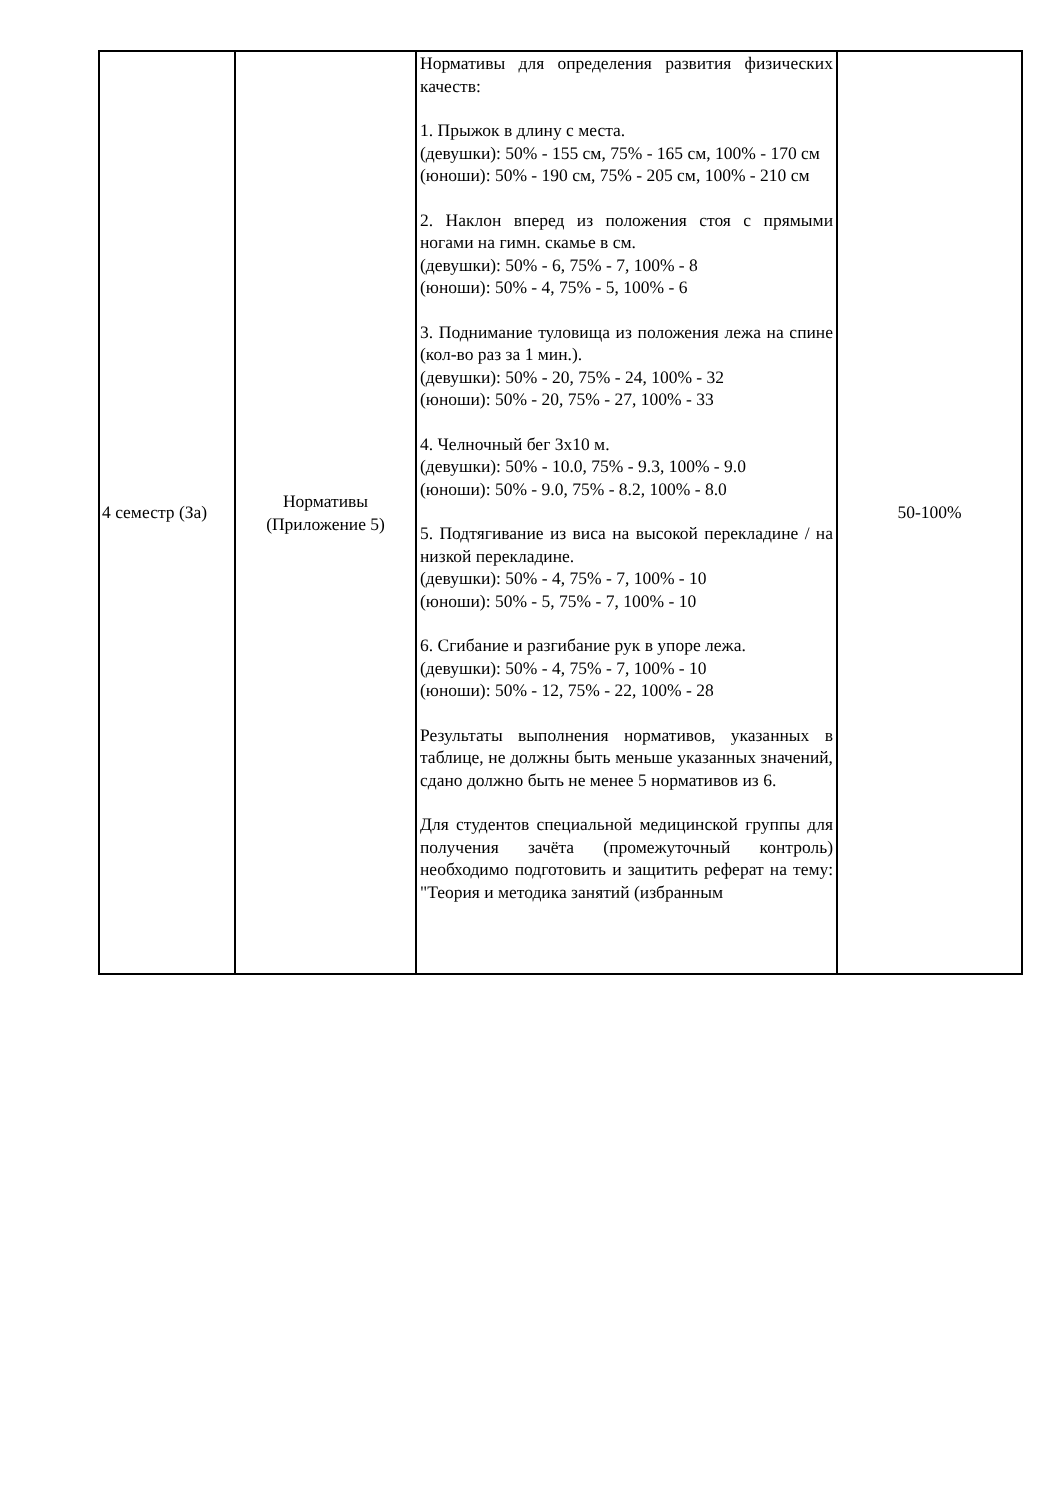| 4 семестр (За) | Нормативы (Приложение 5) | Нормативы для определения развития физических качеств: 1. Прыжок в длину с места. (девушки): 50% - 155 см, 75% - 165 см, 100% - 170 см (юноши): 50% - 190 см, 75% - 205 см, 100% - 210 см 2. Наклон вперед из положения стоя с прямыми ногами на гимн. скамье в см. (девушки): 50% - 6, 75% - 7, 100% - 8 (юноши): 50% - 4, 75% - 5, 100% - 6 3. Поднимание туловища из положения лежа на спине (кол-во раз за 1 мин.). (девушки): 50% - 20, 75% - 24, 100% - 32 (юноши): 50% - 20, 75% - 27, 100% - 33 4. Челночный бег 3х10 м. (девушки): 50% - 10.0, 75% - 9.3, 100% - 9.0 (юноши): 50% - 9.0, 75% - 8.2, 100% - 8.0 5. Подтягивание из виса на высокой перекладине / на низкой перекладине. (девушки): 50% - 4, 75% - 7, 100% - 10 (юноши): 50% - 5, 75% - 7, 100% - 10 6. Сгибание и разгибание рук в упоре лежа. (девушки): 50% - 4, 75% - 7, 100% - 10 (юноши): 50% - 12, 75% - 22, 100% - 28 Результаты выполнения нормативов, указанных в таблице, не должны быть меньше указанных значений, сдано должно быть не менее 5 нормативов из 6. Для студентов специальной медицинской группы для получения зачёта (промежуточный контроль) необходимо подготовить и защитить реферат на тему: "Теория и методика занятий (избранным | 50-100% |